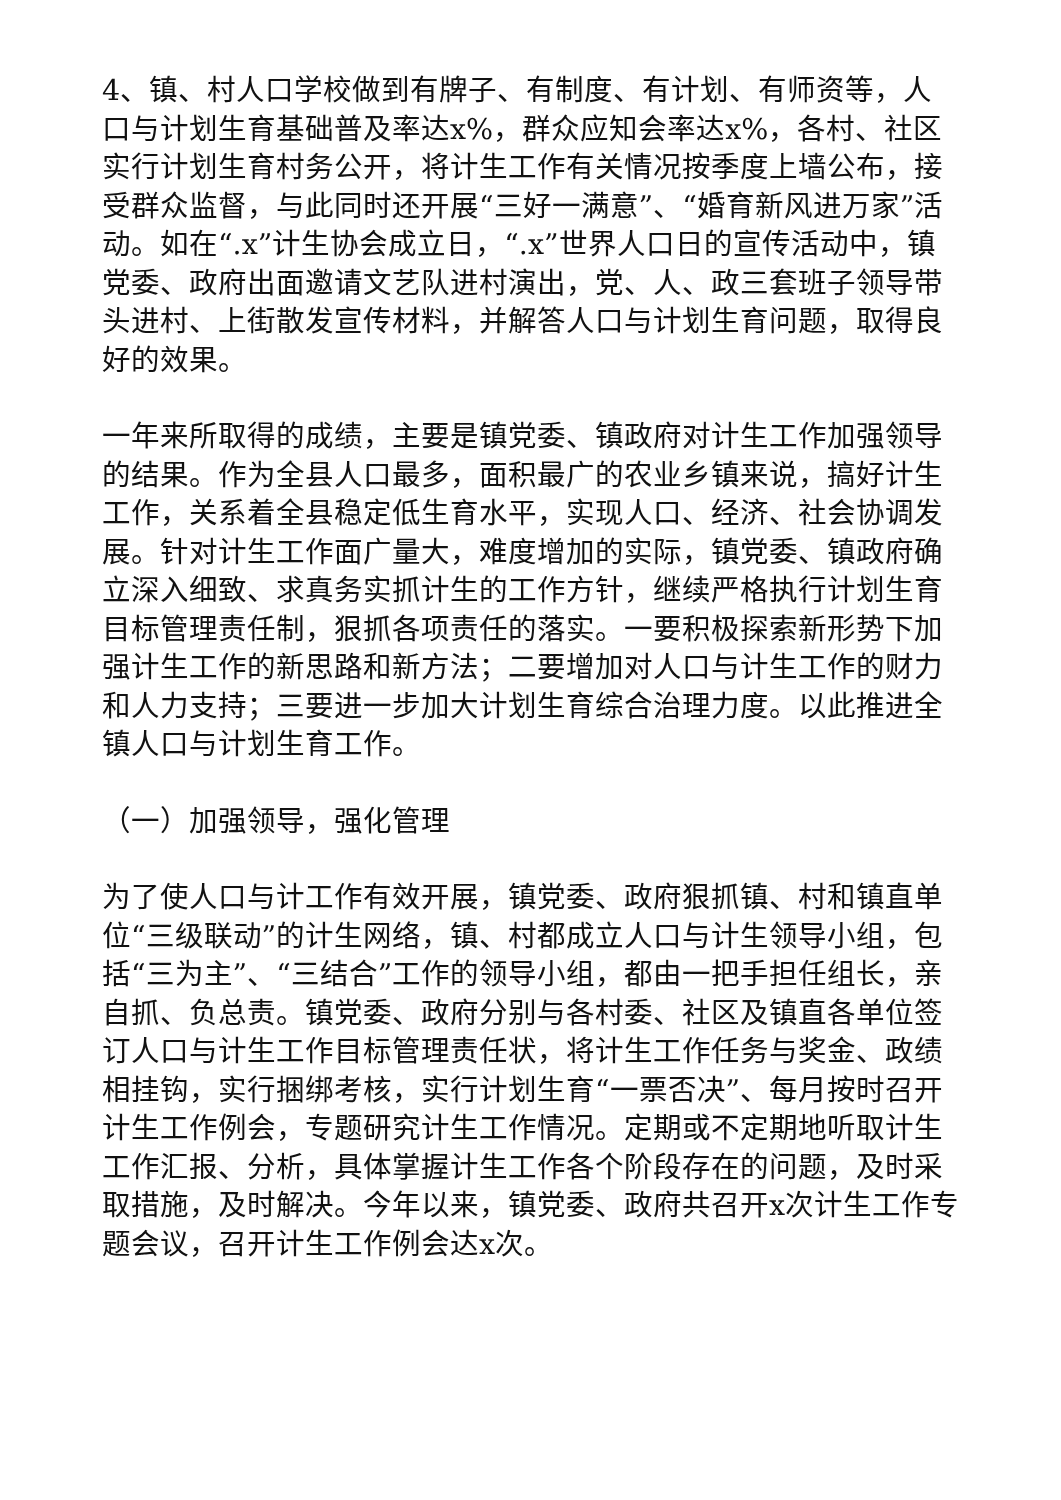4、镇、村人口学校做到有牌子、有制度、有计划、有师资等，人口与计划生育基础普及率达x%，群众应知会率达x%，各村、社区实行计划生育村务公开，将计生工作有关情况按季度上墙公布，接受群众监督，与此同时还开展“三好一满意”、“婚育新风进万家”活动。如在“.x”计生协会成立日，“.x”世界人口日的宣传活动中，镇党委、政府出面邀请文艺队进村演出，党、人、政三套班子领导带头进村、上街散发宣传材料，并解答人口与计划生育问题，取得良好的效果。
一年来所取得的成绩，主要是镇党委、镇政府对计生工作加强领导的结果。作为全县人口最多，面积最广的农业乡镇来说，搞好计生工作，关系着全县稳定低生育水平，实现人口、经济、社会协调发展。针对计生工作面广量大，难度增加的实际，镇党委、镇政府确立深入细致、求真务实抓计生的工作方针，继续严格执行计划生育目标管理责任制，狠抓各项责任的落实。一要积极探索新形势下加强计生工作的新思路和新方法；二要增加对人口与计生工作的财力和人力支持；三要进一步加大计划生育综合治理力度。以此推进全镇人口与计划生育工作。
（一）加强领导，强化管理
为了使人口与计工作有效开展，镇党委、政府狠抓镇、村和镇直单位“三级联动”的计生网络，镇、村都成立人口与计生领导小组，包括“三为主”、“三结合”工作的领导小组，都由一把手担任组长，亲自抓、负总责。镇党委、政府分别与各村委、社区及镇直各单位签订人口与计生工作目标管理责任状，将计生工作任务与奖金、政绩相挂钩，实行捆绑考核，实行计划生育“一票否决”、每月按时召开计生工作例会，专题研究计生工作情况。定期或不定期地听取计生工作汇报、分析，具体掌握计生工作各个阶段存在的问题，及时采取措施，及时解决。今年以来，镇党委、政府共召开x次计生工作专题会议，召开计生工作例会达x次。